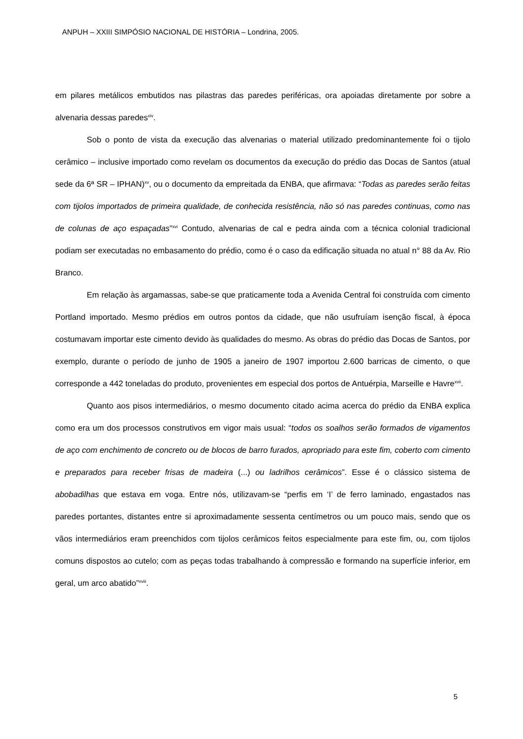ANPUH – XXIII SIMPÓSIO NACIONAL DE HISTÓRIA – Londrina, 2005.
em pilares metálicos embutidos nas pilastras das paredes periféricas, ora apoiadas diretamente por sobre a alvenaria dessas paredes<sup>xiv</sup>.
Sob o ponto de vista da execução das alvenarias o material utilizado predominantemente foi o tijolo cerâmico – inclusive importado como revelam os documentos da execução do prédio das Docas de Santos (atual sede da 6ª SR – IPHAN)<sup>xv</sup>, ou o documento da empreitada da ENBA, que afirmava: “Todas as paredes serão feitas com tijolos importados de primeira qualidade, de conhecida resistência, não só nas paredes continuas, como nas de colunas de aço espaçadas”<sup>xvi</sup> Contudo, alvenarias de cal e pedra ainda com a técnica colonial tradicional podiam ser executadas no embasamento do prédio, como é o caso da edificação situada no atual n° 88 da Av. Rio Branco.
Em relação às argamassas, sabe-se que praticamente toda a Avenida Central foi construída com cimento Portland importado. Mesmo prédios em outros pontos da cidade, que não usufruíam isenção fiscal, à época costumavam importar este cimento devido às qualidades do mesmo. As obras do prédio das Docas de Santos, por exemplo, durante o período de junho de 1905 a janeiro de 1907 importou 2.600 barricas de cimento, o que corresponde a 442 toneladas do produto, provenientes em especial dos portos de Antuérpia, Marseille e Havre<sup>xvii</sup>.
Quanto aos pisos intermediários, o mesmo documento citado acima acerca do prédio da ENBA explica como era um dos processos construtivos em vigor mais usual: “todos os soalhos serão formados de vigamentos de aço com enchimento de concreto ou de blocos de barro furados, apropriado para este fim, coberto com cimento e preparados para receber frisas de madeira (...) ou ladrilhos cerâmicos”. Esse é o clássico sistema de abobadilhas que estava em voga. Entre nós, utilizavam-se “perfis em ‘I’ de ferro laminado, engastados nas paredes portantes, distantes entre si aproximadamente sessenta centímetros ou um pouco mais, sendo que os vãos intermediários eram preenchidos com tijolos cerâmicos feitos especialmente para este fim, ou, com tijolos comuns dispostos ao cutelo; com as peças todas trabalhando à compressão e formando na superfície inferior, em geral, um arco abatido”<sup>xviii</sup>.
5